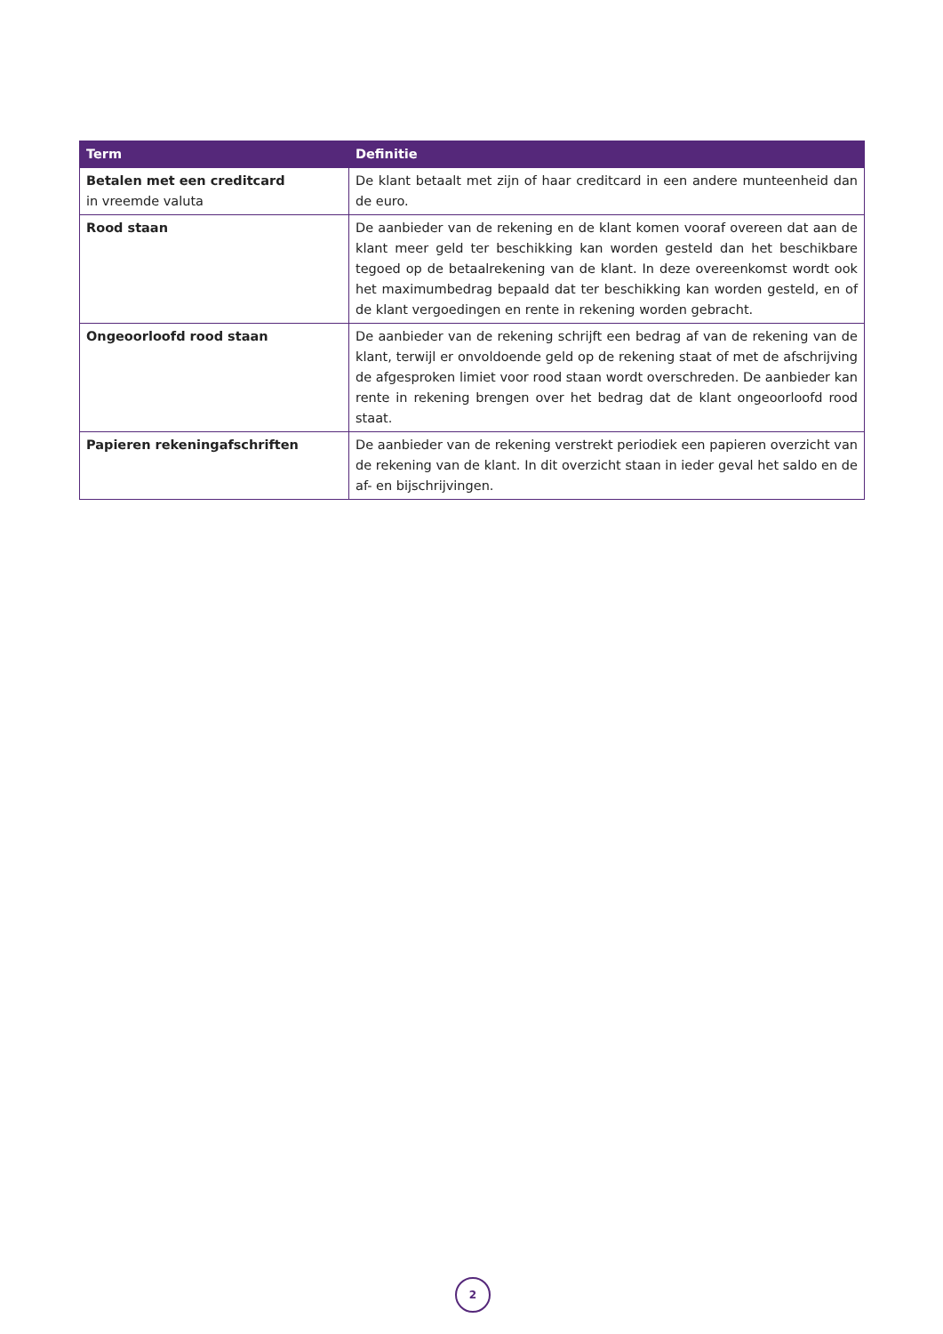| Term | Definitie |
| --- | --- |
| Betalen met een creditcard in vreemde valuta | De klant betaalt met zijn of haar creditcard in een andere munteenheid dan de euro. |
| Rood staan | De aanbieder van de rekening en de klant komen vooraf overeen dat aan de klant meer geld ter beschikking kan worden gesteld dan het beschikbare tegoed op de betaalrekening van de klant. In deze overeenkomst wordt ook het maximumbedrag bepaald dat ter beschikking kan worden gesteld, en of de klant vergoedingen en rente in rekening worden gebracht. |
| Ongeoorloofd rood staan | De aanbieder van de rekening schrijft een bedrag af van de rekening van de klant, terwijl er onvoldoende geld op de rekening staat of met de afschrijving de afgesproken limiet voor rood staan wordt overschreden. De aanbieder kan rente in rekening brengen over het bedrag dat de klant ongeoorloofd rood staat. |
| Papieren rekeningafschriften | De aanbieder van de rekening verstrekt periodiek een papieren overzicht van de rekening van de klant. In dit overzicht staan in ieder geval het saldo en de af- en bijschrijvingen. |
2